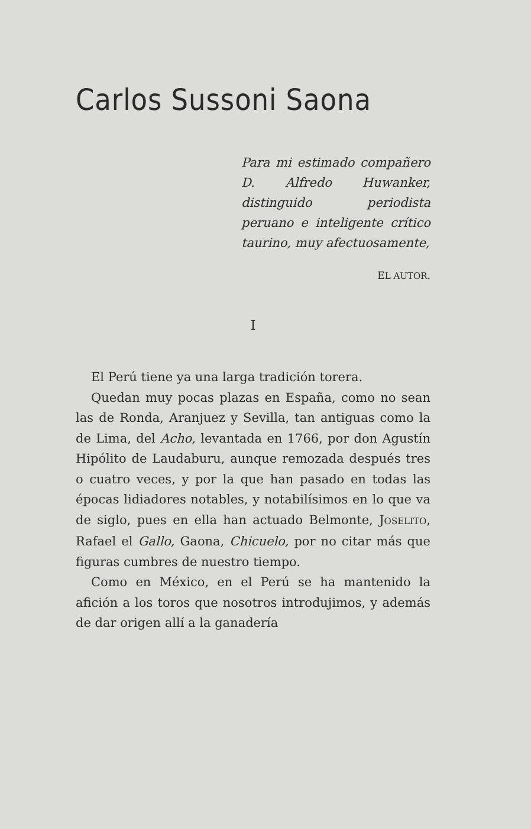Carlos Sussoni Saona
Para mi estimado compañero D. Alfredo Huwanker, distinguido periodista peruano e inteligente crítico taurino, muy afectuosamente,
EL AUTOR.
I
El Perú tiene ya una larga tradición torera.
Quedan muy pocas plazas en España, como no sean las de Ronda, Aranjuez y Sevilla, tan antiguas como la de Lima, del Acho, levantada en 1766, por don Agustín Hipólito de Laudaburu, aunque remozada después tres o cuatro veces, y por la que han pasado en todas las épocas lidiadores notables, y notabilísimos en lo que va de siglo, pues en ella han actuado Belmonte, JOSELITO, Rafael el Gallo, Gaona, Chicuelo, por no citar más que figuras cumbres de nuestro tiempo.
Como en México, en el Perú se ha mantenido la afición a los toros que nosotros introdujimos, y además de dar origen allí a la ganadería